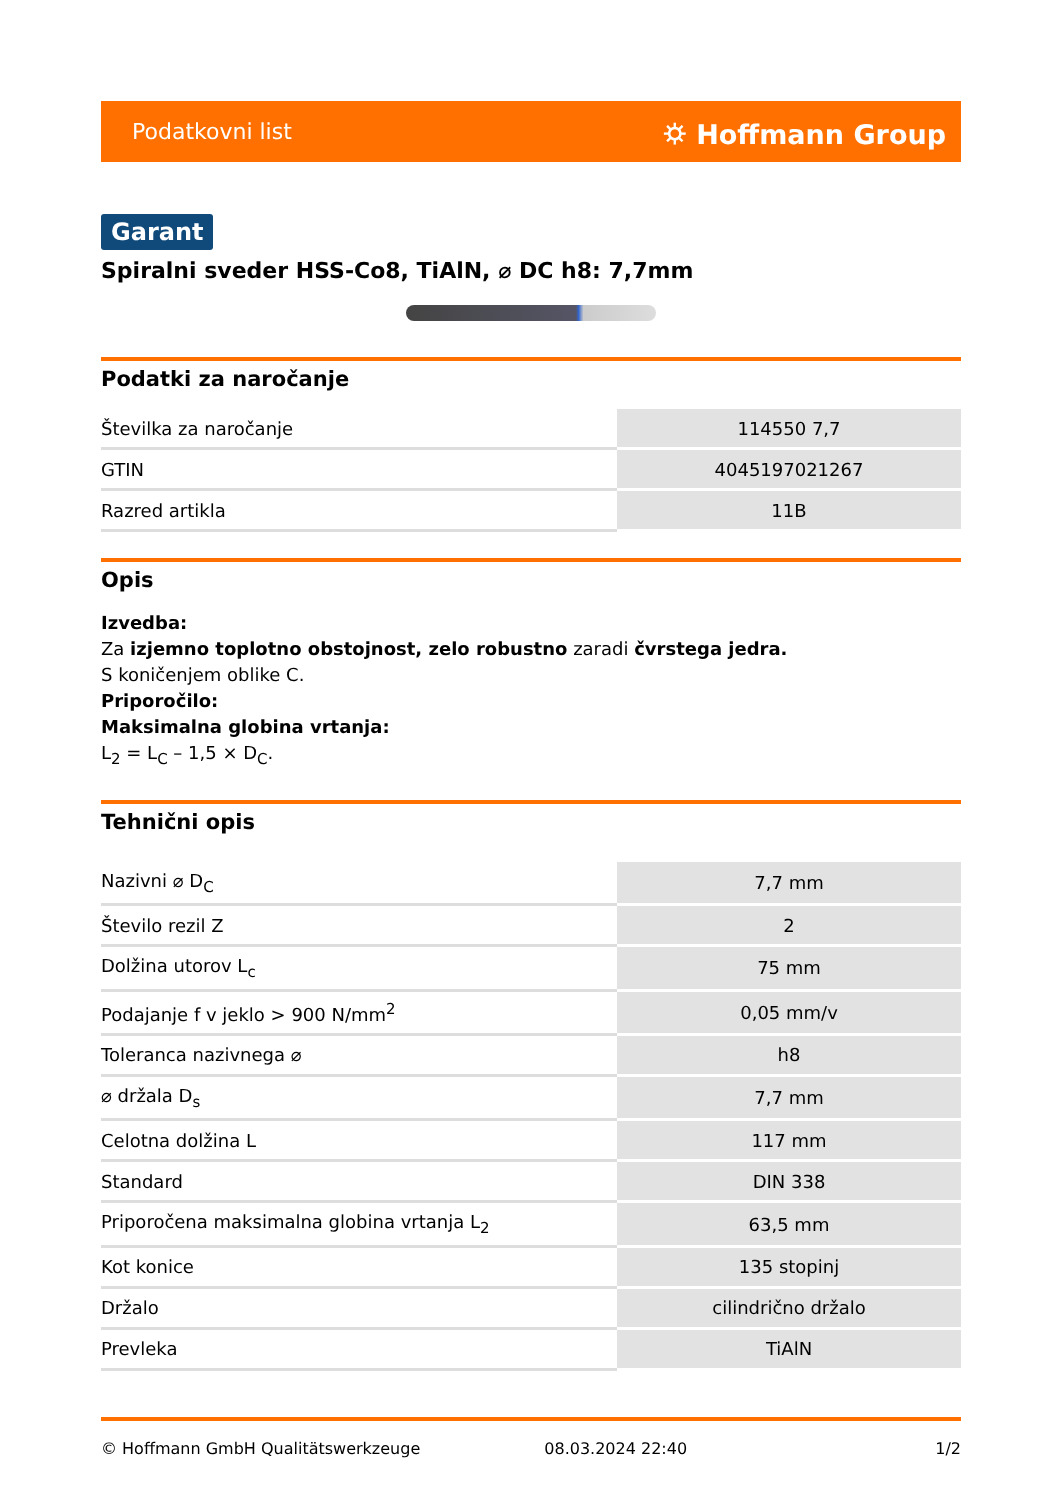Podatkovni list ⛭ Hoffmann Group
Garant
Spiralni sveder HSS-Co8, TiAlN, ⌀ DC h8: 7,7mm
Podatki za naročanje
| Številka za naročanje | 114550 7,7 |
| GTIN | 4045197021267 |
| Razred artikla | 11B |
Opis
Izvedba:
Za izjemno toplotno obstojnost, zelo robustno zaradi čvrstega jedra.
S koničenjem oblike C.
Priporočilo:
Maksimalna globina vrtanja:
L<sub>2</sub> = L<sub>C</sub> – 1,5 × D<sub>C</sub>.
Tehnični opis
| Nazivni ⌀ D<sub>C</sub> | 7,7 mm |
| Število rezil Z | 2 |
| Dolžina utorov L<sub>c</sub> | 75 mm |
| Podajanje f v jeklo > 900 N/mm<sup>2</sup> | 0,05 mm/v |
| Toleranca nazivnega ⌀ | h8 |
| ⌀ držala D<sub>s</sub> | 7,7 mm |
| Celotna dolžina L | 117 mm |
| Standard | DIN 338 |
| Priporočena maksimalna globina vrtanja L<sub>2</sub> | 63,5 mm |
| Kot konice | 135 stopinj |
| Držalo | cilindrično držalo |
| Prevleka | TiAlN |
© Hoffmann GmbH Qualitätswerkzeuge 08.03.2024 22:40 1/2